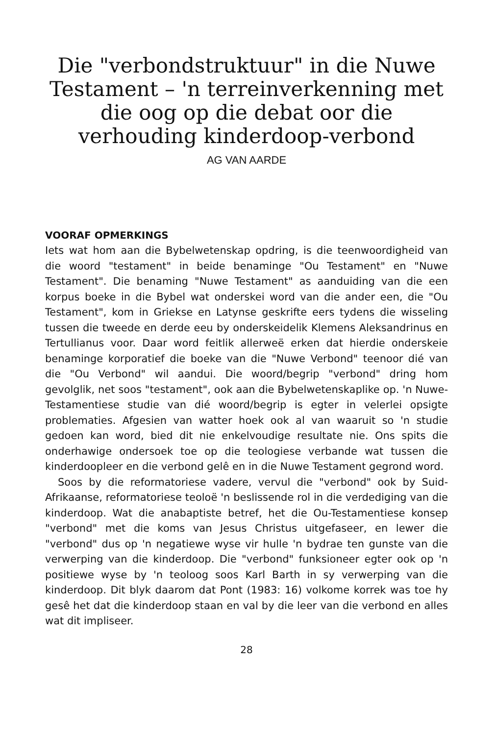Die "verbondstruktuur" in die Nuwe Testament – 'n terreinverkenning met die oog op die debat oor die verhouding kinderdoop-verbond
AG VAN AARDE
VOORAF OPMERKINGS
Iets wat hom aan die Bybelwetenskap opdring, is die teenwoordigheid van die woord "testament" in beide benaminge "Ou Testament" en "Nuwe Testament". Die benaming "Nuwe Testament" as aanduiding van die een korpus boeke in die Bybel wat onderskei word van die ander een, die "Ou Testament", kom in Griekse en Latynse geskrifte eers tydens die wisseling tussen die tweede en derde eeu by onderskeidelik Klemens Aleksandrinus en Tertullianus voor. Daar word feitlik allerweë erken dat hierdie onderskeie benaminge korporatief die boeke van die "Nuwe Verbond" teenoor dié van die "Ou Verbond" wil aandui. Die woord/begrip "verbond" dring hom gevolglik, net soos "testament", ook aan die Bybelwetenskaplike op. 'n Nuwe-Testamentiese studie van dié woord/begrip is egter in velerlei opsigte problematies. Afgesien van watter hoek ook al van waaruit so 'n studie gedoen kan word, bied dit nie enkelvoudige resultate nie. Ons spits die onderhawige ondersoek toe op die teologiese verbande wat tussen die kinderdoopleer en die verbond gelê en in die Nuwe Testament gegrond word.
Soos by die reformatoriese vadere, vervul die "verbond" ook by Suid-Afrikaanse, reformatoriese teoloë 'n beslissende rol in die verdediging van die kinderdoop. Wat die anabaptiste betref, het die Ou-Testamentiese konsep "verbond" met die koms van Jesus Christus uitgefaseer, en lewer die "verbond" dus op 'n negatiewe wyse vir hulle 'n bydrae ten gunste van die verwerping van die kinderdoop. Die "verbond" funksioneer egter ook op 'n positiewe wyse by 'n teoloog soos Karl Barth in sy verwerping van die kinderdoop. Dit blyk daarom dat Pont (1983: 16) volkome korrek was toe hy gesê het dat die kinderdoop staan en val by die leer van die verbond en alles wat dit impliseer.
28